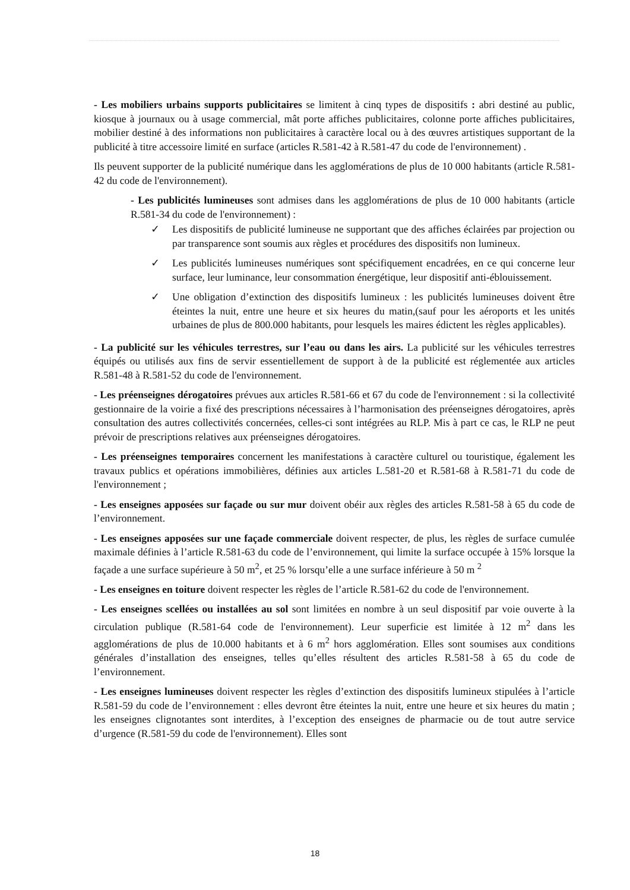- Les mobiliers urbains supports publicitaires se limitent à cinq types de dispositifs : abri destiné au public, kiosque à journaux ou à usage commercial, mât porte affiches publicitaires, colonne porte affiches publicitaires, mobilier destiné à des informations non publicitaires à caractère local ou à des œuvres artistiques supportant de la publicité à titre accessoire limité en surface (articles R.581-42 à R.581-47 du code de l'environnement) .
Ils peuvent supporter de la publicité numérique dans les agglomérations de plus de 10 000 habitants (article R.581-42 du code de l'environnement).
- Les publicités lumineuses sont admises dans les agglomérations de plus de 10 000 habitants (article R.581-34 du code de l'environnement) :
✓ Les dispositifs de publicité lumineuse ne supportant que des affiches éclairées par projection ou par transparence sont soumis aux règles et procédures des dispositifs non lumineux.
✓ Les publicités lumineuses numériques sont spécifiquement encadrées, en ce qui concerne leur surface, leur luminance, leur consommation énergétique, leur dispositif anti-éblouissement.
✓ Une obligation d’extinction des dispositifs lumineux : les publicités lumineuses doivent être éteintes la nuit, entre une heure et six heures du matin,(sauf pour les aéroports et les unités urbaines de plus de 800.000 habitants, pour lesquels les maires édictent les règles applicables).
- La publicité sur les véhicules terrestres, sur l’eau ou dans les airs. La publicité sur les véhicules terrestres équipés ou utilisés aux fins de servir essentiellement de support à de la publicité est réglementée aux articles R.581-48 à R.581-52 du code de l'environnement.
- Les préenseignes dérogatoires prévues aux articles R.581-66 et 67 du code de l'environnement : si la collectivité gestionnaire de la voirie a fixé des prescriptions nécessaires à l’harmonisation des préenseignes dérogatoires, après consultation des autres collectivités concernées, celles-ci sont intégrées au RLP. Mis à part ce cas, le RLP ne peut prévoir de prescriptions relatives aux préenseignes dérogatoires.
- Les préenseignes temporaires concernent les manifestations à caractère culturel ou touristique, également les travaux publics et opérations immobilières, définies aux articles L.581-20 et R.581-68 à R.581-71 du code de l'environnement ;
- Les enseignes apposées sur façade ou sur mur doivent obéir aux règles des articles R.581-58 à 65 du code de l’environnement.
- Les enseignes apposées sur une façade commerciale doivent respecter, de plus, les règles de surface cumulée maximale définies à l’article R.581-63 du code de l’environnement, qui limite la surface occupée à 15% lorsque la façade a une surface supérieure à 50 m<sup>2</sup>, et 25 % lorsqu’elle a une surface inférieure à 50 m <sup>2</sup>
- Les enseignes en toiture doivent respecter les règles de l’article R.581-62 du code de l'environnement.
- Les enseignes scellées ou installées au sol sont limitées en nombre à un seul dispositif par voie ouverte à la circulation publique (R.581-64 code de l'environnement). Leur superficie est limitée à 12 m<sup>2</sup> dans les agglomérations de plus de 10.000 habitants et à 6 m<sup>2</sup> hors agglomération. Elles sont soumises aux conditions générales d’installation des enseignes, telles qu’elles résultent des articles R.581-58 à 65 du code de l’environnement.
- Les enseignes lumineuses doivent respecter les règles d’extinction des dispositifs lumineux stipulées à l’article R.581-59 du code de l’environnement : elles devront être éteintes la nuit, entre une heure et six heures du matin ; les enseignes clignotantes sont interdites, à l’exception des enseignes de pharmacie ou de tout autre service d’urgence (R.581-59 du code de l'environnement). Elles sont
18